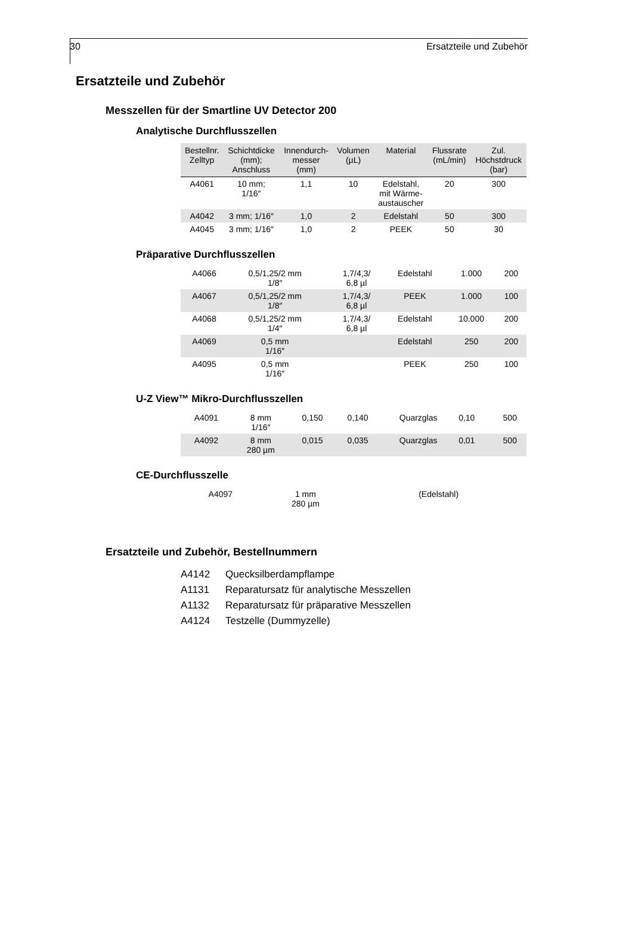30 Ersatzteile und Zubehör
Ersatzteile und Zubehör
Messzellen für der Smartline UV Detector 200
Analytische Durchflusszellen
| Bestellnr. Zelltyp | Schichtdicke (mm); Anschluss | Innendurch- messer (mm) | Volumen (µL) | Material | Flussrate (mL/min) | Zul. Höchstdruck (bar) |
| --- | --- | --- | --- | --- | --- | --- |
| A4061 | 10 mm; 1/16″ | 1,1 | 10 | Edelstahl, mit Wärme- austauscher | 20 | 300 |
| A4042 | 3 mm; 1/16″ | 1,0 | 2 | Edelstahl | 50 | 300 |
| A4045 | 3 mm; 1/16″ | 1,0 | 2 | PEEK | 50 | 30 |
Präparative Durchflusszellen
| A4066 | 0,5/1,25/2 mm 1/8″ | | 1,7/4,3/ 6,8 µl | Edelstahl | 1.000 | 200 |
| A4067 | 0,5/1,25/2 mm 1/8″ | | 1,7/4,3/ 6,8 µl | PEEK | 1.000 | 100 |
| A4068 | 0,5/1,25/2 mm 1/4″ | | 1,7/4,3/ 6,8 µl | Edelstahl | 10.000 | 200 |
| A4069 | 0,5 mm 1/16″ | | | Edelstahl | 250 | 200 |
| A4095 | 0,5 mm 1/16″ | | | PEEK | 250 | 100 |
U-Z View™ Mikro-Durchflusszellen
| A4091 | 8 mm 1/16″ | 0,150 | 0,140 | Quarzglas | 0,10 | 500 |
| A4092 | 8 mm 280 µm | 0,015 | 0,035 | Quarzglas | 0,01 | 500 |
CE-Durchflusszelle
| A4097 | 1 mm 280 µm | | | (Edelstahl) | | |
Ersatzteile und Zubehör, Bestellnummern
A4142 Quecksilberdampflampe
A1131 Reparatursatz für analytische Messzellen
A1132 Reparatursatz für präparative Messzellen
A4124 Testzelle (Dummyzelle)